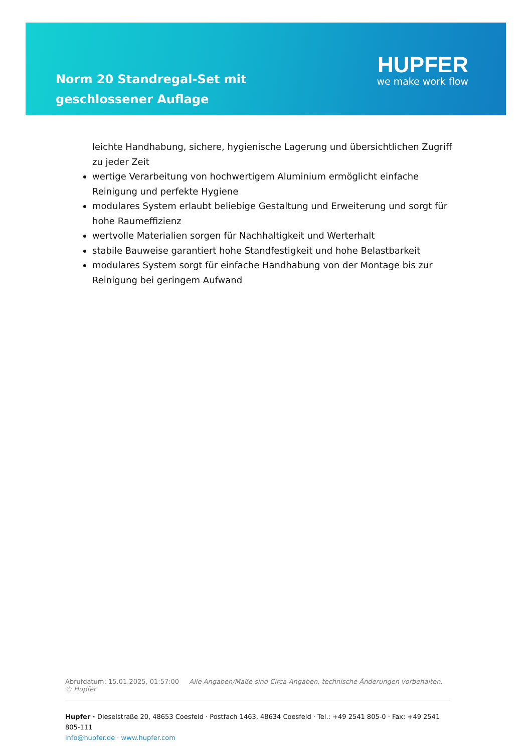Norm 20 Standregal-Set mit geschlossener Auflage
HUPFER
we make work flow
leichte Handhabung, sichere, hygienische Lagerung und übersichtlichen Zugriff zu jeder Zeit
wertige Verarbeitung von hochwertigem Aluminium ermöglicht einfache Reinigung und perfekte Hygiene
modulares System erlaubt beliebige Gestaltung und Erweiterung und sorgt für hohe Raumeffizienz
wertvolle Materialien sorgen für Nachhaltigkeit und Werterhalt
stabile Bauweise garantiert hohe Standfestigkeit und hohe Belastbarkeit
modulares System sorgt für einfache Handhabung von der Montage bis zur Reinigung bei geringem Aufwand
Abrufdatum: 15.01.2025, 01:57:00 Alle Angaben/Maße sind Circa-Angaben, technische Änderungen vorbehalten. © Hupfer
Hupfer · Dieselstraße 20, 48653 Coesfeld · Postfach 1463, 48634 Coesfeld · Tel.: +49 2541 805-0 · Fax: +49 2541 805-111
info@hupfer.de · www.hupfer.com